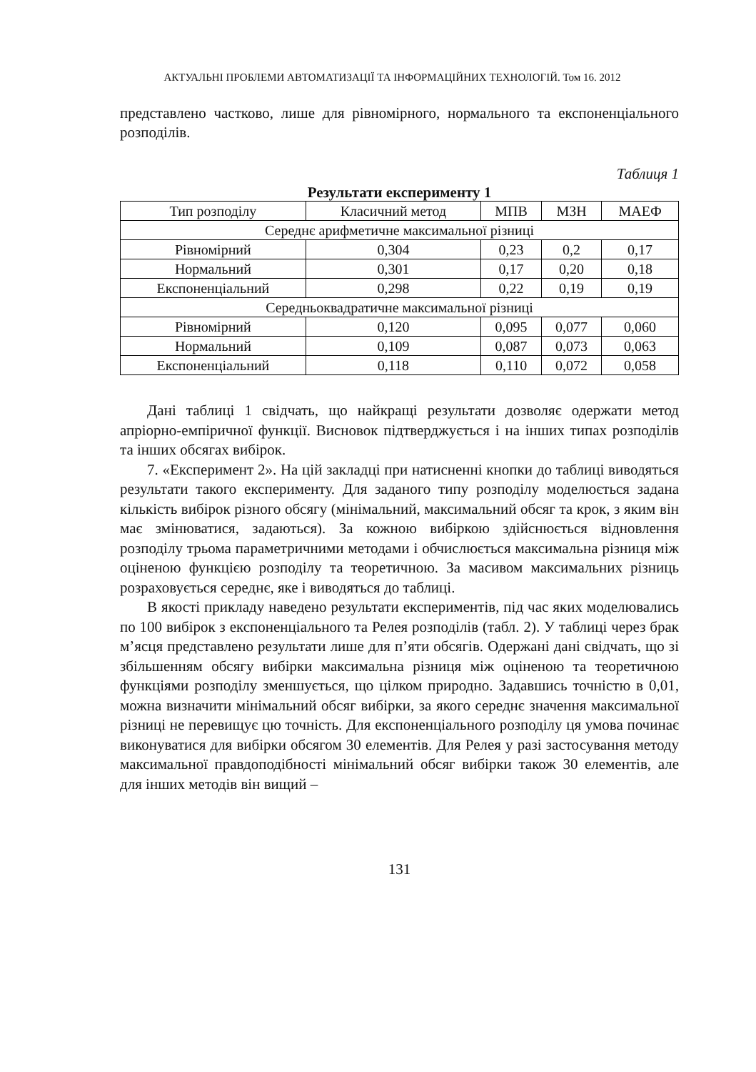АКТУАЛЬНІ ПРОБЛЕМИ АВТОМАТИЗАЦІЇ ТА ІНФОРМАЦІЙНИХ ТЕХНОЛОГІЙ. Том 16. 2012
представлено частково, лише для рівномірного, нормального та експоненціального розподілів.
Таблиця 1
Результати експерименту 1
| Тип розподілу | Класичний метод | МПВ | МЗН | МАЕФ |
| --- | --- | --- | --- | --- |
| Середнє арифметичне максимальної різниці | | | | |
| Рівномірний | 0,304 | 0,23 | 0,2 | 0,17 |
| Нормальний | 0,301 | 0,17 | 0,20 | 0,18 |
| Експоненціальний | 0,298 | 0,22 | 0,19 | 0,19 |
| Середньоквадратичне максимальної різниці | | | | |
| Рівномірний | 0,120 | 0,095 | 0,077 | 0,060 |
| Нормальний | 0,109 | 0,087 | 0,073 | 0,063 |
| Експоненціальний | 0,118 | 0,110 | 0,072 | 0,058 |
Дані таблиці 1 свідчать, що найкращі результати дозволяє одержати метод апріорно-емпіричної функції. Висновок підтверджується і на інших типах розподілів та інших обсягах вибірок.
7. «Експеримент 2». На цій закладці при натисненні кнопки до таблиці виводяться результати такого експерименту. Для заданого типу розподілу моделюється задана кількість вибірок різного обсягу (мінімальний, максимальний обсяг та крок, з яким він має змінюватися, задаються). За кожною вибіркою здійснюється відновлення розподілу трьома параметричними методами і обчислюється максимальна різниця між оціненою функцією розподілу та теоретичною. За масивом максимальних різниць розраховується середнє, яке і виводяться до таблиці.
В якості прикладу наведено результати експериментів, під час яких моделювались по 100 вибірок з експоненціального та Релея розподілів (табл. 2). У таблиці через брак м’ясця представлено результати лише для п’яти обсягів. Одержані дані свідчать, що зі збільшенням обсягу вибірки максимальна різниця між оціненою та теоретичною функціями розподілу зменшується, що цілком природно. Задавшись точністю в 0,01, можна визначити мінімальний обсяг вибірки, за якого середнє значення максимальної різниці не перевищує цю точність. Для експоненціального розподілу ця умова починає виконуватися для вибірки обсягом 30 елементів. Для Релея у разі застосування методу максимальної правдоподібності мінімальний обсяг вибірки також 30 елементів, але для інших методів він вищий –
131